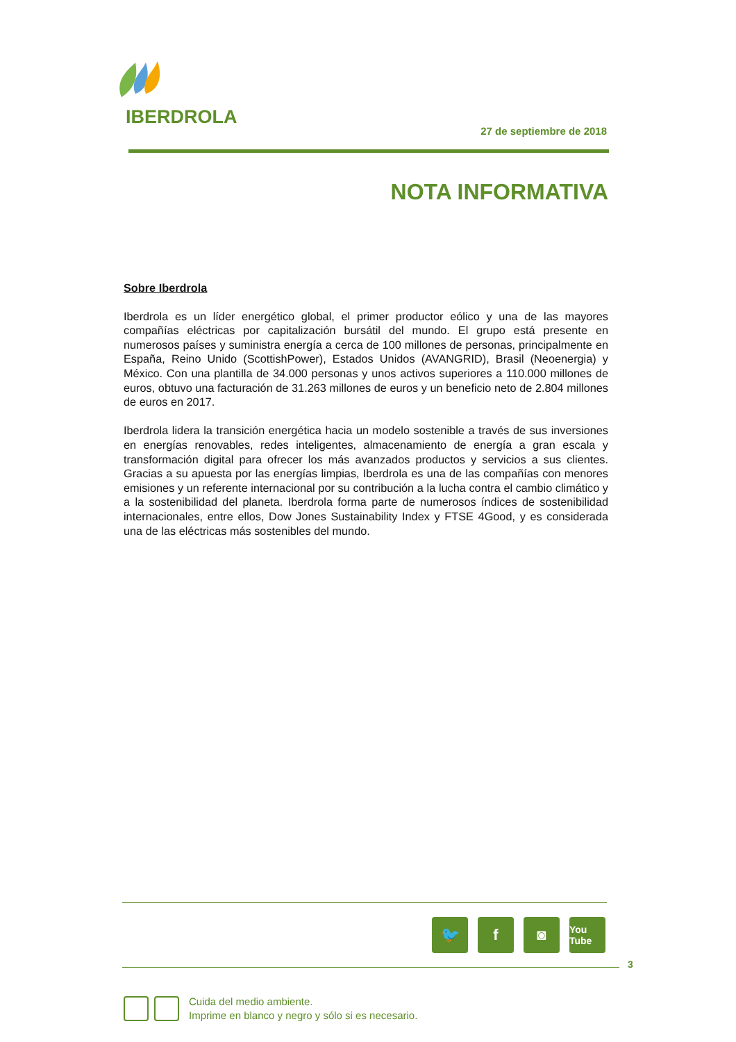IBERDROLA
27 de septiembre de 2018
NOTA INFORMATIVA
Sobre Iberdrola
Iberdrola es un líder energético global, el primer productor eólico y una de las mayores compañías eléctricas por capitalización bursátil del mundo. El grupo está presente en numerosos países y suministra energía a cerca de 100 millones de personas, principalmente en España, Reino Unido (ScottishPower), Estados Unidos (AVANGRID), Brasil (Neoenergia) y México. Con una plantilla de 34.000 personas y unos activos superiores a 110.000 millones de euros, obtuvo una facturación de 31.263 millones de euros y un beneficio neto de 2.804 millones de euros en 2017.
Iberdrola lidera la transición energética hacia un modelo sostenible a través de sus inversiones en energías renovables, redes inteligentes, almacenamiento de energía a gran escala y transformación digital para ofrecer los más avanzados productos y servicios a sus clientes. Gracias a su apuesta por las energías limpias, Iberdrola es una de las compañías con menores emisiones y un referente internacional por su contribución a la lucha contra el cambio climático y a la sostenibilidad del planeta. Iberdrola forma parte de numerosos índices de sostenibilidad internacionales, entre ellos, Dow Jones Sustainability Index y FTSE 4Good, y es considerada una de las eléctricas más sostenibles del mundo.
🐦 f ◙
You Tube
3
Cuida del medio ambiente.
Imprime en blanco y negro y sólo si es necesario.